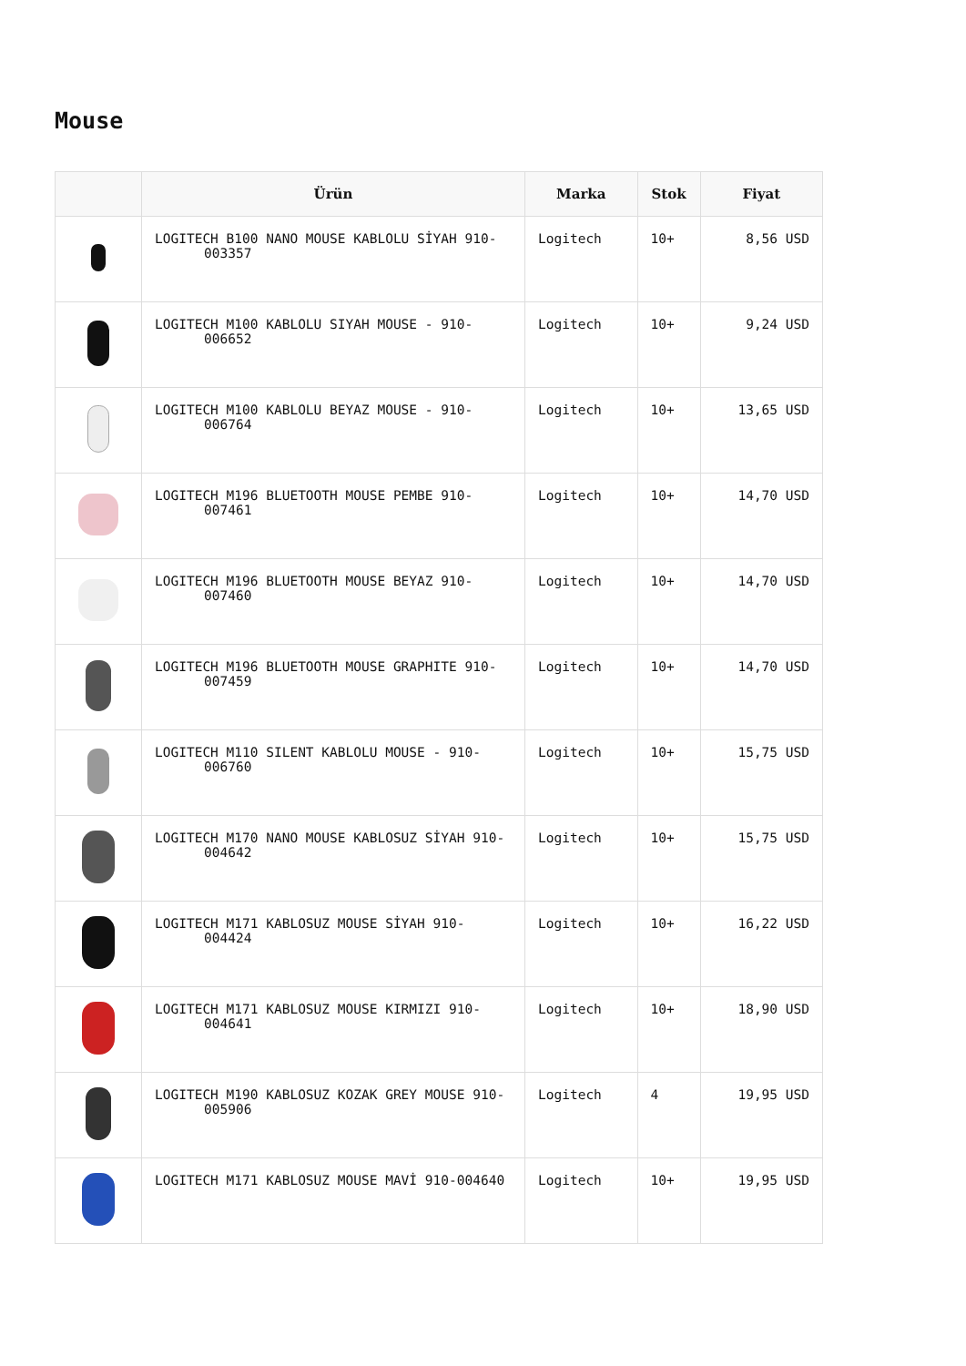Mouse
| | Ürün | Marka | Stok | Fiyat |
| --- | --- | --- | --- | --- |
| | LOGITECH B100 NANO MOUSE KABLOLU SİYAH 910-003357 | Logitech | 10+ | 8,56 USD |
| | LOGITECH M100 KABLOLU SIYAH MOUSE - 910-006652 | Logitech | 10+ | 9,24 USD |
| | LOGITECH M100 KABLOLU BEYAZ MOUSE - 910-006764 | Logitech | 10+ | 13,65 USD |
| | LOGITECH M196 BLUETOOTH MOUSE PEMBE 910-007461 | Logitech | 10+ | 14,70 USD |
| | LOGITECH M196 BLUETOOTH MOUSE BEYAZ 910-007460 | Logitech | 10+ | 14,70 USD |
| | LOGITECH M196 BLUETOOTH MOUSE GRAPHITE 910-007459 | Logitech | 10+ | 14,70 USD |
| | LOGITECH M110 SILENT KABLOLU MOUSE - 910-006760 | Logitech | 10+ | 15,75 USD |
| | LOGITECH M170 NANO MOUSE KABLOSUZ SİYAH 910-004642 | Logitech | 10+ | 15,75 USD |
| | LOGITECH M171 KABLOSUZ MOUSE SİYAH 910-004424 | Logitech | 10+ | 16,22 USD |
| | LOGITECH M171 KABLOSUZ MOUSE KIRMIZI 910-004641 | Logitech | 10+ | 18,90 USD |
| | LOGITECH M190 KABLOSUZ KOZAK GREY MOUSE 910-005906 | Logitech | 4 | 19,95 USD |
| | LOGITECH M171 KABLOSUZ MOUSE MAVİ 910-004640 | Logitech | 10+ | 19,95 USD |